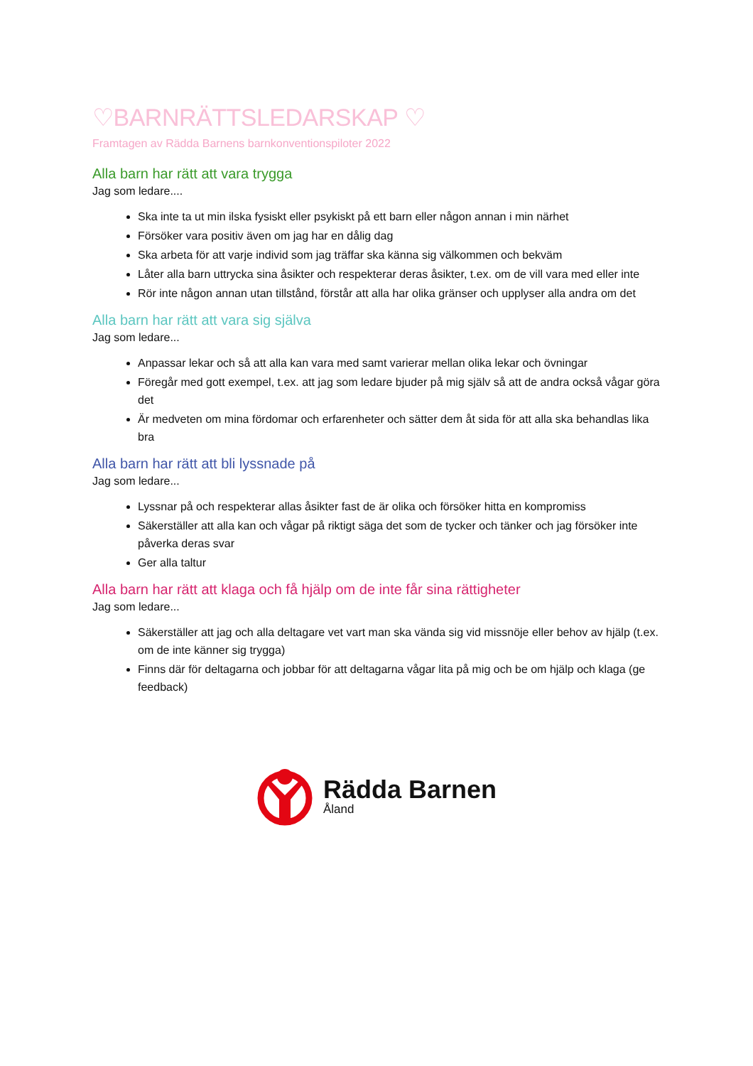♡BARNRÄTTSLEDARSKAP ♡
Framtagen av Rädda Barnens barnkonventionspiloter 2022
Alla barn har rätt att vara trygga
Jag som ledare....
Ska inte ta ut min ilska fysiskt eller psykiskt på ett barn eller någon annan i min närhet
Försöker vara positiv även om jag har en dålig dag
Ska arbeta för att varje individ som jag träffar ska känna sig välkommen och bekväm
Låter alla barn uttrycka sina åsikter och respekterar deras åsikter, t.ex. om de vill vara med eller inte
Rör inte någon annan utan tillstånd, förstår att alla har olika gränser och upplyser alla andra om det
Alla barn har rätt att vara sig själva
Jag som ledare...
Anpassar lekar och så att alla kan vara med samt varierar mellan olika lekar och övningar
Föregår med gott exempel, t.ex. att jag som ledare bjuder på mig själv så att de andra också vågar göra det
Är medveten om mina fördomar och erfarenheter och sätter dem åt sida för att alla ska behandlas lika bra
Alla barn har rätt att bli lyssnade på
Jag som ledare...
Lyssnar på och respekterar allas åsikter fast de är olika och försöker hitta en kompromiss
Säkerställer att alla kan och vågar på riktigt säga det som de tycker och tänker och jag försöker inte påverka deras svar
Ger alla taltur
Alla barn har rätt att klaga och få hjälp om de inte får sina rättigheter
Jag som ledare...
Säkerställer att jag och alla deltagare vet vart man ska vända sig vid missnöje eller behov av hjälp (t.ex. om de inte känner sig trygga)
Finns där för deltagarna och jobbar för att deltagarna vågar lita på mig och be om hjälp och klaga (ge feedback)
Rädda Barnen
Åland